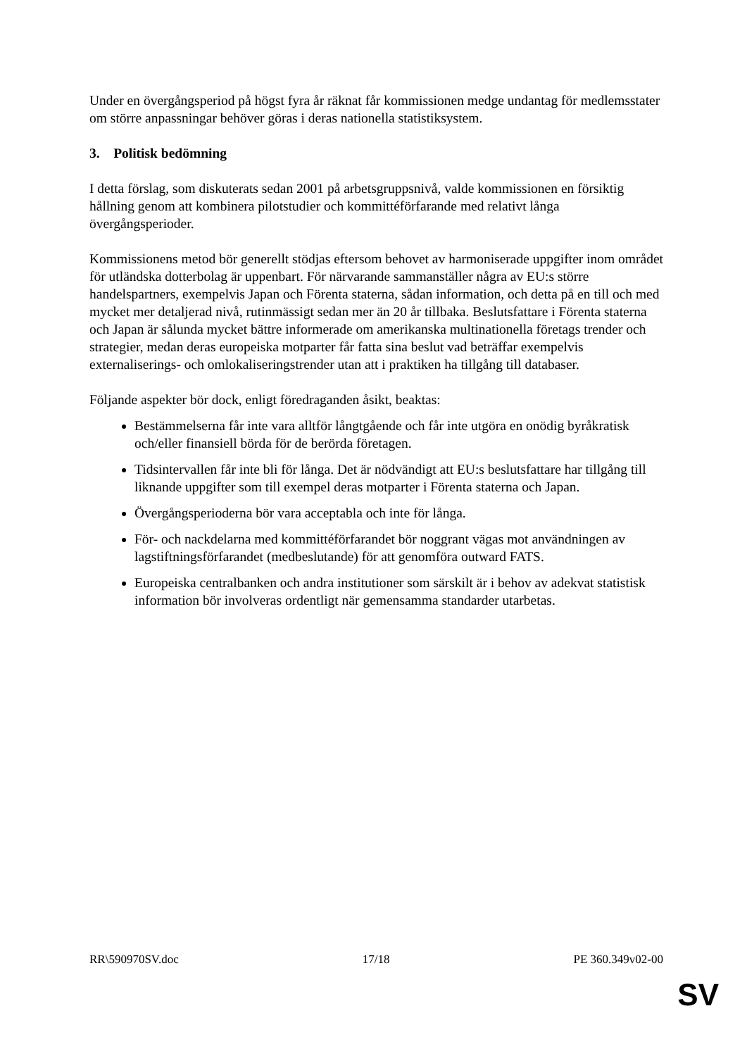Under en övergångsperiod på högst fyra år räknat får kommissionen medge undantag för medlemsstater om större anpassningar behöver göras i deras nationella statistiksystem.
3. Politisk bedömning
I detta förslag, som diskuterats sedan 2001 på arbetsgruppsnivå, valde kommissionen en försiktig hållning genom att kombinera pilotstudier och kommittéförfarande med relativt långa övergångsperioder.
Kommissionens metod bör generellt stödjas eftersom behovet av harmoniserade uppgifter inom området för utländska dotterbolag är uppenbart. För närvarande sammanställer några av EU:s större handelspartners, exempelvis Japan och Förenta staterna, sådan information, och detta på en till och med mycket mer detaljerad nivå, rutinmässigt sedan mer än 20 år tillbaka. Beslutsfattare i Förenta staterna och Japan är sålunda mycket bättre informerade om amerikanska multinationella företags trender och strategier, medan deras europeiska motparter får fatta sina beslut vad beträffar exempelvis externaliserings- och omlokaliseringstrender utan att i praktiken ha tillgång till databaser.
Följande aspekter bör dock, enligt föredraganden åsikt, beaktas:
Bestämmelserna får inte vara alltför långtgående och får inte utgöra en onödig byråkratisk och/eller finansiell börda för de berörda företagen.
Tidsintervallen får inte bli för långa. Det är nödvändigt att EU:s beslutsfattare har tillgång till liknande uppgifter som till exempel deras motparter i Förenta staterna och Japan.
Övergångsperioderna bör vara acceptabla och inte för långa.
För- och nackdelarna med kommittéförfarandet bör noggrant vägas mot användningen av lagstiftningsförfarandet (medbeslutande) för att genomföra outward FATS.
Europeiska centralbanken och andra institutioner som särskilt är i behov av adekvat statistisk information bör involveras ordentligt när gemensamma standarder utarbetas.
RR\590970SV.doc 17/18 PE 360.349v02-00
SV